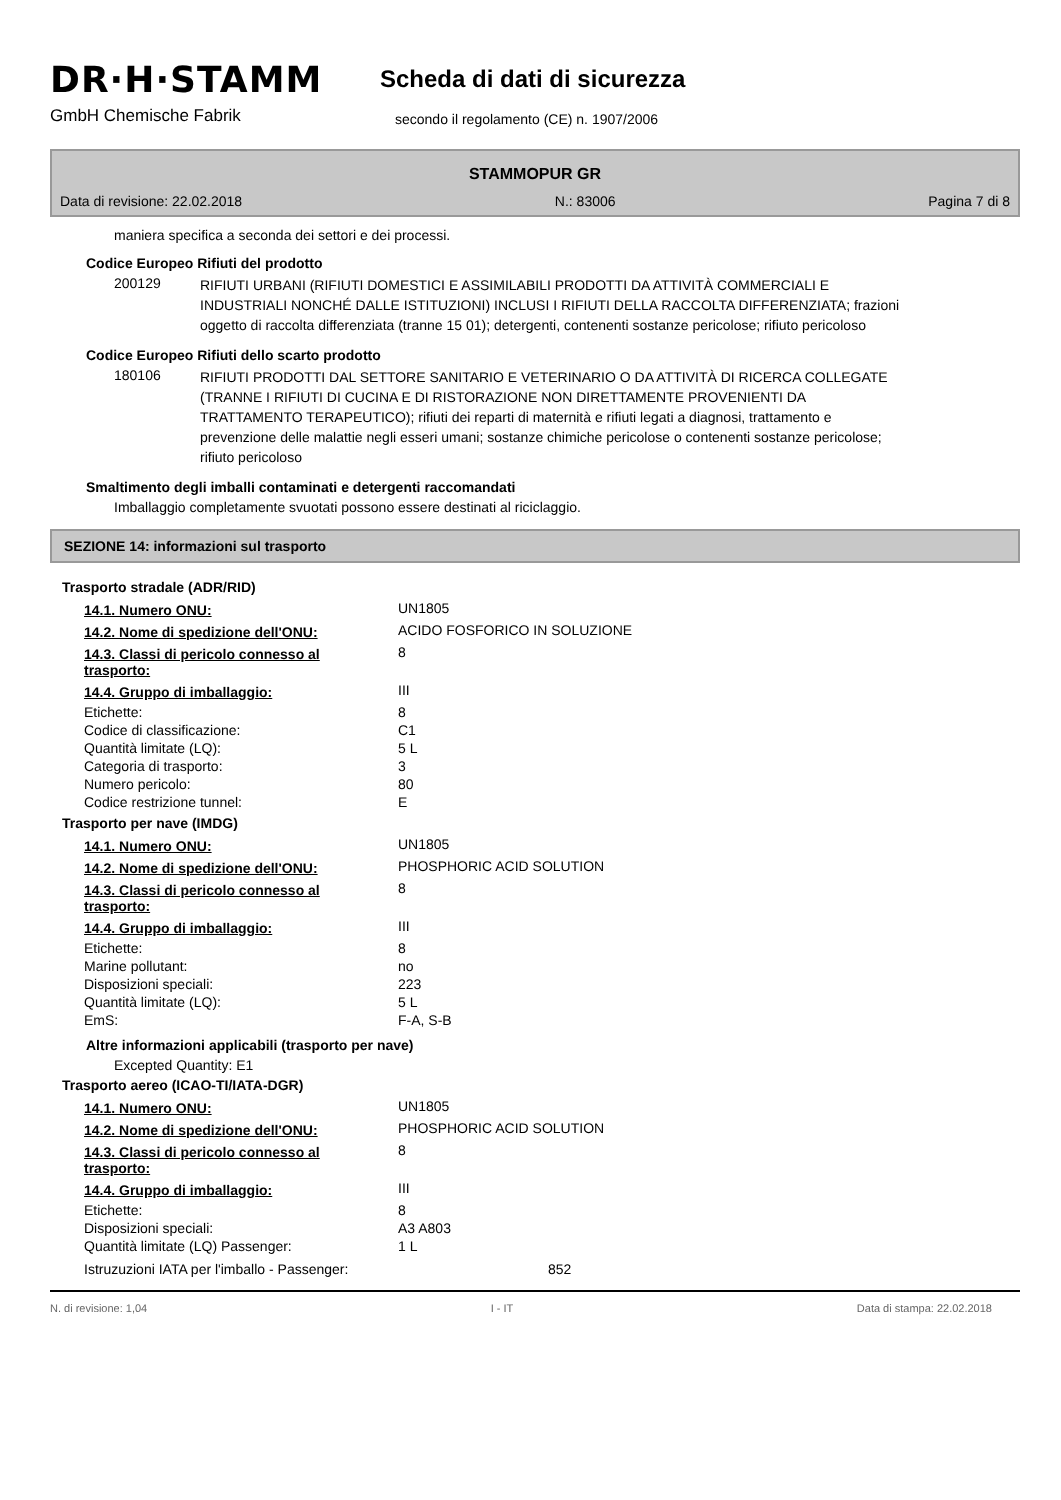DR·H·STAMM
GmbH Chemische Fabrik
Scheda di dati di sicurezza
secondo il regolamento (CE) n. 1907/2006
STAMMOPUR GR
Data di revisione: 22.02.2018 N.: 83006 Pagina 7 di 8
maniera specifica a seconda dei settori e dei processi.
Codice Europeo Rifiuti del prodotto
200129
RIFIUTI URBANI (RIFIUTI DOMESTICI E ASSIMILABILI PRODOTTI DA ATTIVITÀ COMMERCIALI E INDUSTRIALI NONCHÉ DALLE ISTITUZIONI) INCLUSI I RIFIUTI DELLA RACCOLTA DIFFERENZIATA; frazioni oggetto di raccolta differenziata (tranne 15 01); detergenti, contenenti sostanze pericolose; rifiuto pericoloso
Codice Europeo Rifiuti dello scarto prodotto
180106
RIFIUTI PRODOTTI DAL SETTORE SANITARIO E VETERINARIO O DA ATTIVITÀ DI RICERCA COLLEGATE (TRANNE I RIFIUTI DI CUCINA E DI RISTORAZIONE NON DIRETTAMENTE PROVENIENTI DA TRATTAMENTO TERAPEUTICO); rifiuti dei reparti di maternità e rifiuti legati a diagnosi, trattamento e prevenzione delle malattie negli esseri umani; sostanze chimiche pericolose o contenenti sostanze pericolose; rifiuto pericoloso
Smaltimento degli imballi contaminati e detergenti raccomandati
Imballaggio completamente svuotati possono essere destinati al riciclaggio.
SEZIONE 14: informazioni sul trasporto
Trasporto stradale (ADR/RID)
| 14.1. Numero ONU: | UN1805 |
| 14.2. Nome di spedizione dell'ONU: | ACIDO FOSFORICO IN SOLUZIONE |
| 14.3. Classi di pericolo connesso al trasporto: | 8 |
| 14.4. Gruppo di imballaggio: | III |
| Etichette: | 8 |
| Codice di classificazione: | C1 |
| Quantità limitate (LQ): | 5 L |
| Categoria di trasporto: | 3 |
| Numero pericolo: | 80 |
| Codice restrizione tunnel: | E |
Trasporto per nave (IMDG)
| 14.1. Numero ONU: | UN1805 |
| 14.2. Nome di spedizione dell'ONU: | PHOSPHORIC ACID SOLUTION |
| 14.3. Classi di pericolo connesso al trasporto: | 8 |
| 14.4. Gruppo di imballaggio: | III |
| Etichette: | 8 |
| Marine pollutant: | no |
| Disposizioni speciali: | 223 |
| Quantità limitate (LQ): | 5 L |
| EmS: | F-A, S-B |
Altre informazioni applicabili (trasporto per nave)
Excepted Quantity: E1
Trasporto aereo (ICAO-TI/IATA-DGR)
| 14.1. Numero ONU: | UN1805 |
| 14.2. Nome di spedizione dell'ONU: | PHOSPHORIC ACID SOLUTION |
| 14.3. Classi di pericolo connesso al trasporto: | 8 |
| 14.4. Gruppo di imballaggio: | III |
| Etichette: | 8 |
| Disposizioni speciali: | A3 A803 |
| Quantità limitate (LQ) Passenger: | 1 L |
| Istruzuzioni IATA per l'imballo - Passenger: | 852 |
N. di revisione: 1,04 I - IT Data di stampa: 22.02.2018